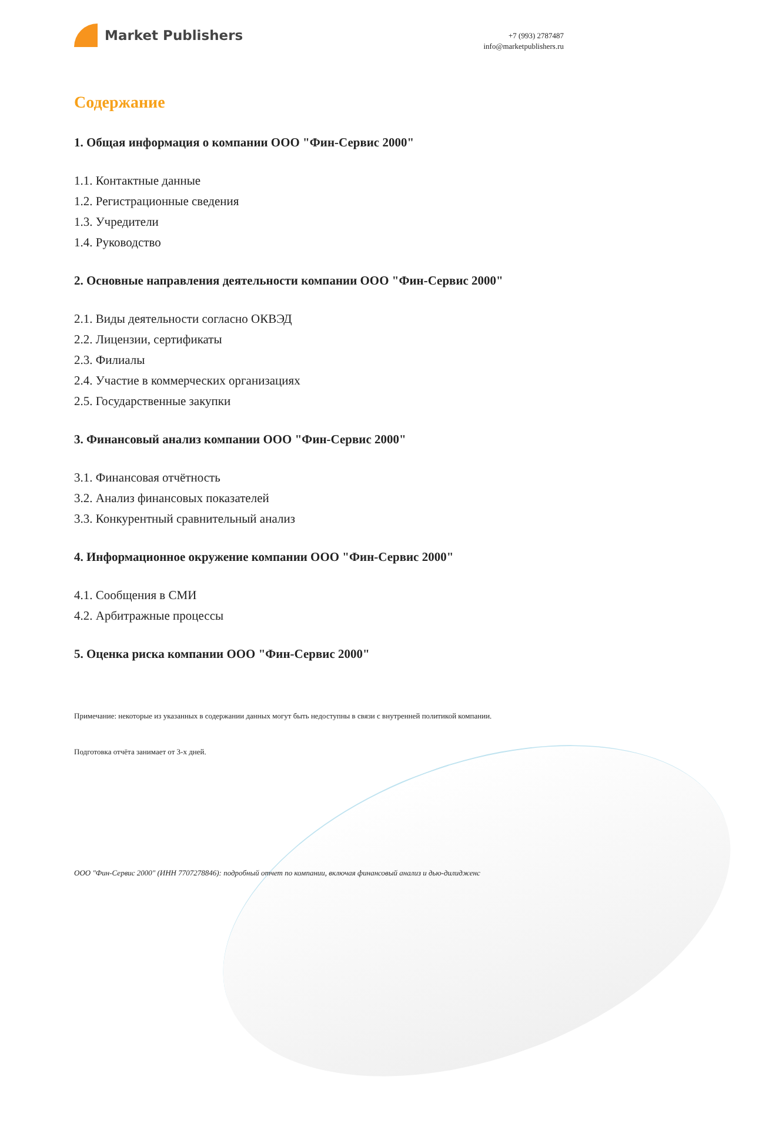Market Publishers
+7 (993) 2787487
info@marketpublishers.ru
Содержание
1. Общая информация о компании ООО "Фин-Сервис 2000"
1.1. Контактные данные
1.2. Регистрационные сведения
1.3. Учредители
1.4. Руководство
2. Основные направления деятельности компании ООО "Фин-Сервис 2000"
2.1. Виды деятельности согласно ОКВЭД
2.2. Лицензии, сертификаты
2.3. Филиалы
2.4. Участие в коммерческих организациях
2.5. Государственные закупки
3. Финансовый анализ компании ООО "Фин-Сервис 2000"
3.1. Финансовая отчётность
3.2. Анализ финансовых показателей
3.3. Конкурентный сравнительный анализ
4. Информационное окружение компании ООО "Фин-Сервис 2000"
4.1. Сообщения в СМИ
4.2. Арбитражные процессы
5. Оценка риска компании ООО "Фин-Сервис 2000"
Примечание: некоторые из указанных в содержании данных могут быть недоступны в связи с внутренней политикой компании.
Подготовка отчёта занимает от 3-х дней.
ООО "Фин-Сервис 2000" (ИНН 7707278846): подробный отчет по компании, включая финансовый анализ и дью-дилидженс